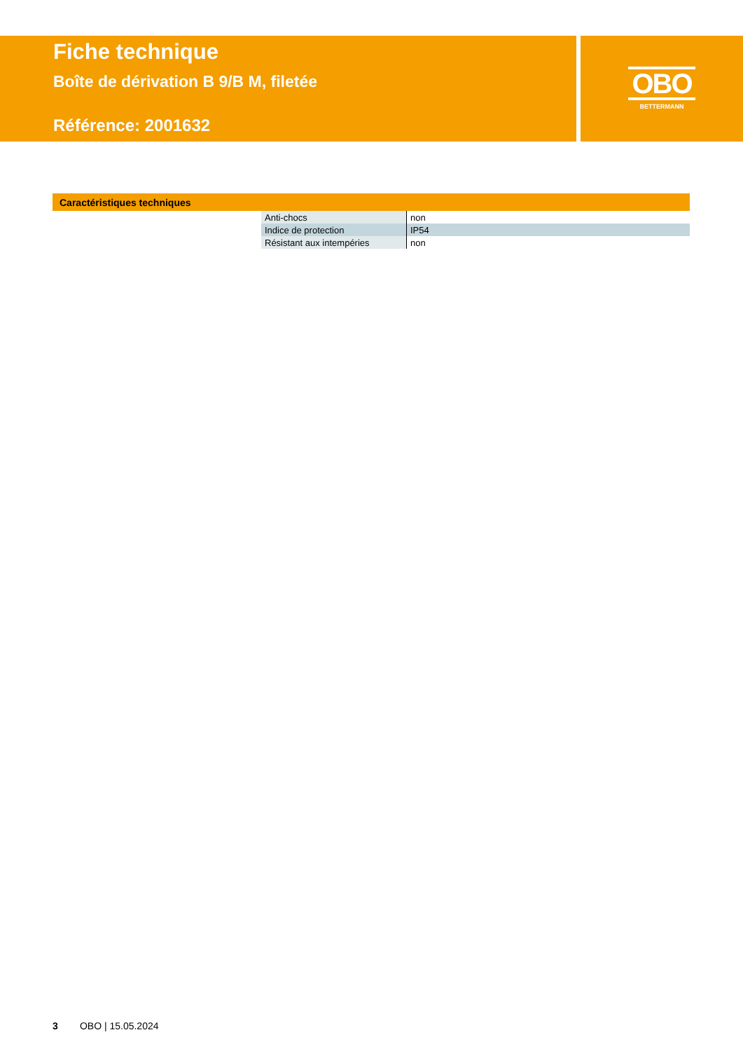Fiche technique
Boîte de dérivation B 9/B M, filetée
Référence: 2001632
OBO
BETTERMANN
Caractéristiques techniques
| Anti-chocs | non |
| Indice de protection | IP54 |
| Résistant aux intempéries | non |
3 OBO | 15.05.2024